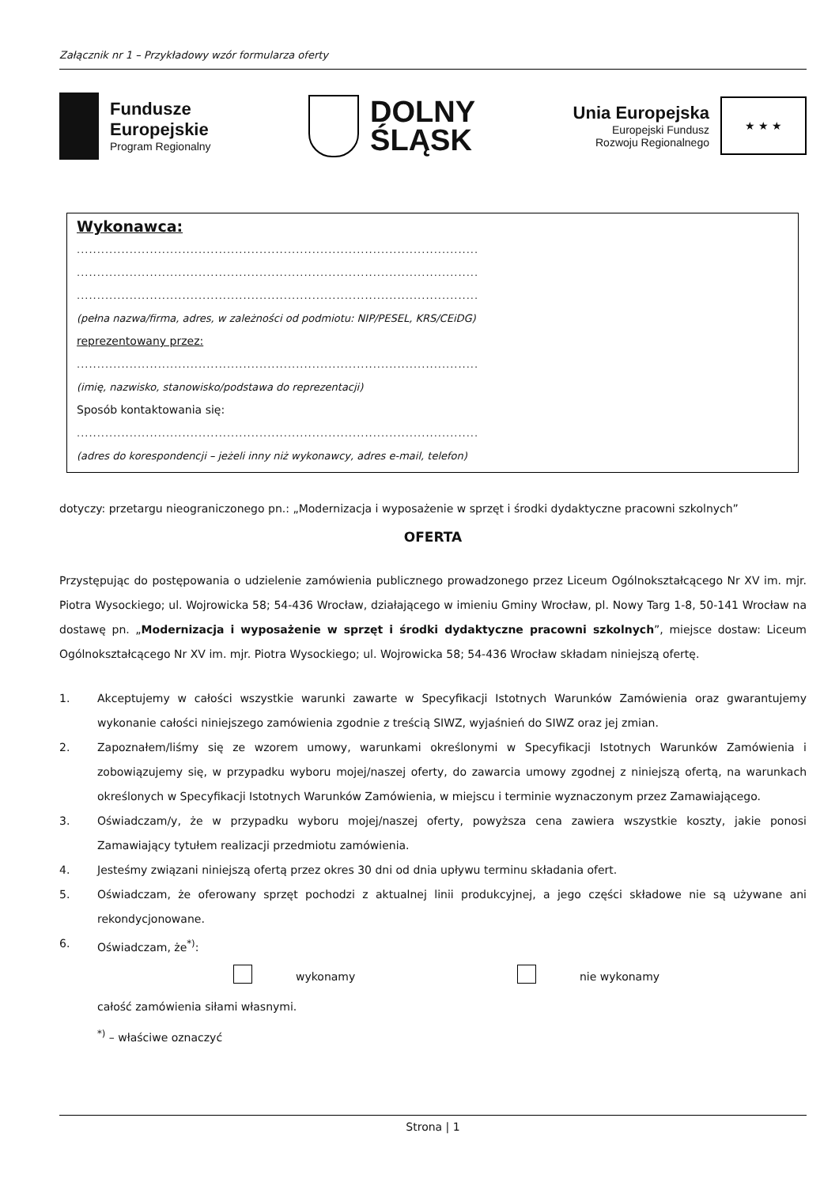Załącznik nr 1 – Przykładowy wzór formularza oferty
Fundusze
Europejskie
Program Regionalny
DOLNY
ŚLĄSK
Unia Europejska
Europejski Fundusz
Rozwoju Regionalnego
★ ★ ★
Wykonawca:
...................................................................................................
...................................................................................................
...................................................................................................
(pełna nazwa/firma, adres, w zależności od podmiotu: NIP/PESEL, KRS/CEiDG)
reprezentowany przez:
...................................................................................................
(imię, nazwisko, stanowisko/podstawa do reprezentacji)
Sposób kontaktowania się:
...................................................................................................
(adres do korespondencji – jeżeli inny niż wykonawcy, adres e-mail, telefon)
dotyczy: przetargu nieograniczonego pn.: „Modernizacja i wyposażenie w sprzęt i środki dydaktyczne pracowni szkolnych”
OFERTA
Przystępując do postępowania o udzielenie zamówienia publicznego prowadzonego przez Liceum Ogólnokształcącego Nr XV im. mjr. Piotra Wysockiego; ul. Wojrowicka 58; 54-436 Wrocław, działającego w imieniu Gminy Wrocław, pl. Nowy Targ 1-8, 50-141 Wrocław na dostawę pn. „Modernizacja i wyposażenie w sprzęt i środki dydaktyczne pracowni szkolnych”, miejsce dostaw: Liceum Ogólnokształcącego Nr XV im. mjr. Piotra Wysockiego; ul. Wojrowicka 58; 54-436 Wrocław składam niniejszą ofertę.
1. Akceptujemy w całości wszystkie warunki zawarte w Specyfikacji Istotnych Warunków Zamówienia oraz gwarantujemy wykonanie całości niniejszego zamówienia zgodnie z treścią SIWZ, wyjaśnień do SIWZ oraz jej zmian.
2. Zapoznałem/liśmy się ze wzorem umowy, warunkami określonymi w Specyfikacji Istotnych Warunków Zamówienia i zobowiązujemy się, w przypadku wyboru mojej/naszej oferty, do zawarcia umowy zgodnej z niniejszą ofertą, na warunkach określonych w Specyfikacji Istotnych Warunków Zamówienia, w miejscu i terminie wyznaczonym przez Zamawiającego.
3. Oświadczam/y, że w przypadku wyboru mojej/naszej oferty, powyższa cena zawiera wszystkie koszty, jakie ponosi Zamawiający tytułem realizacji przedmiotu zamówienia.
4. Jesteśmy związani niniejszą ofertą przez okres 30 dni od dnia upływu terminu składania ofert.
5. Oświadczam, że oferowany sprzęt pochodzi z aktualnej linii produkcyjnej, a jego części składowe nie są używane ani rekondycjonowane.
6. Oświadczam, że<sup>*)</sup>:
wykonamy nie wykonamy
całość zamówienia siłami własnymi.
<sup>*)</sup> – właściwe oznaczyć
Strona | 1